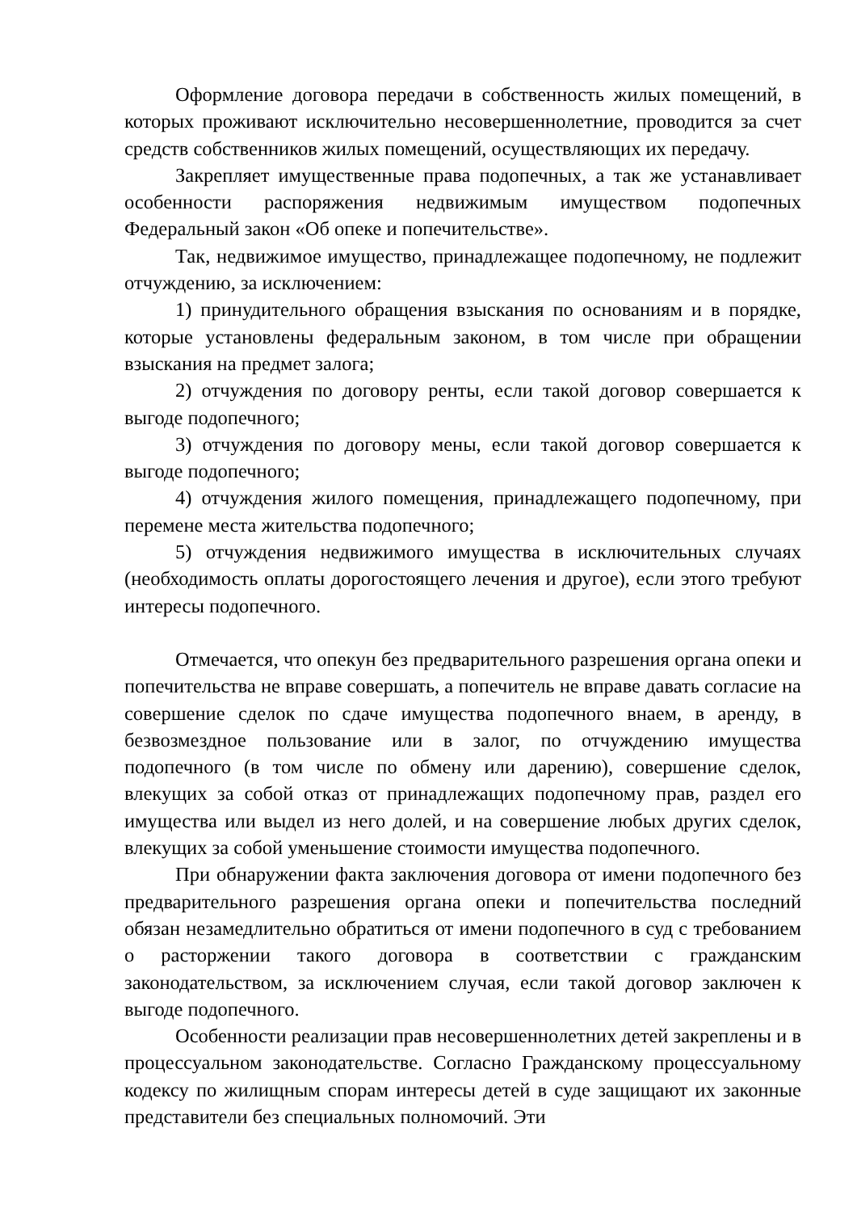Оформление договора передачи в собственность жилых помещений, в которых проживают исключительно несовершеннолетние, проводится за счет средств собственников жилых помещений, осуществляющих их передачу.
Закрепляет имущественные права подопечных, а так же устанавливает особенности распоряжения недвижимым имуществом подопечных Федеральный закон «Об опеке и попечительстве».
Так, недвижимое имущество, принадлежащее подопечному, не подлежит отчуждению, за исключением:
1) принудительного обращения взыскания по основаниям и в порядке, которые установлены федеральным законом, в том числе при обращении взыскания на предмет залога;
2) отчуждения по договору ренты, если такой договор совершается к выгоде подопечного;
3) отчуждения по договору мены, если такой договор совершается к выгоде подопечного;
4) отчуждения жилого помещения, принадлежащего подопечному, при перемене места жительства подопечного;
5) отчуждения недвижимого имущества в исключительных случаях (необходимость оплаты дорогостоящего лечения и другое), если этого требуют интересы подопечного.
Отмечается, что опекун без предварительного разрешения органа опеки и попечительства не вправе совершать, а попечитель не вправе давать согласие на совершение сделок по сдаче имущества подопечного внаем, в аренду, в безвозмездное пользование или в залог, по отчуждению имущества подопечного (в том числе по обмену или дарению), совершение сделок, влекущих за собой отказ от принадлежащих подопечному прав, раздел его имущества или выдел из него долей, и на совершение любых других сделок, влекущих за собой уменьшение стоимости имущества подопечного.
При обнаружении факта заключения договора от имени подопечного без предварительного разрешения органа опеки и попечительства последний обязан незамедлительно обратиться от имени подопечного в суд с требованием о расторжении такого договора в соответствии с гражданским законодательством, за исключением случая, если такой договор заключен к выгоде подопечного.
Особенности реализации прав несовершеннолетних детей закреплены и в процессуальном законодательстве. Согласно Гражданскому процессуальному кодексу по жилищным спорам интересы детей в суде защищают их законные представители без специальных полномочий. Эти